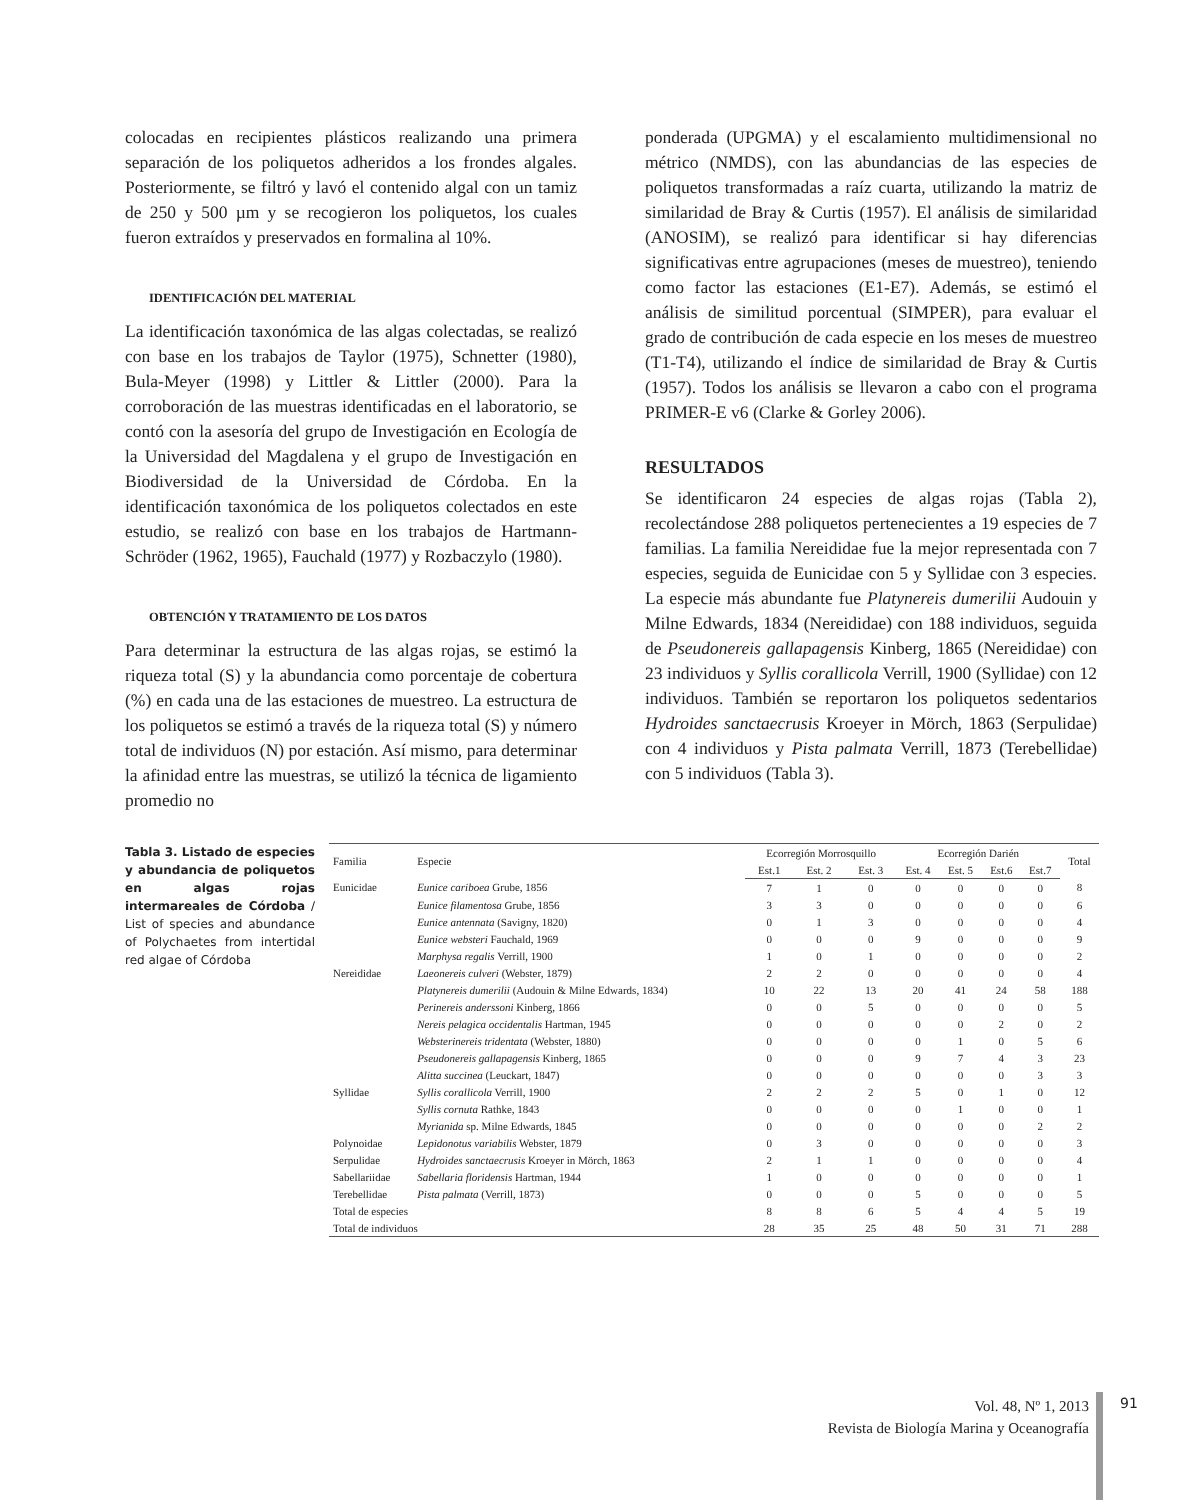colocadas en recipientes plásticos realizando una primera separación de los poliquetos adheridos a los frondes algales. Posteriormente, se filtró y lavó el contenido algal con un tamiz de 250 y 500 µm y se recogieron los poliquetos, los cuales fueron extraídos y preservados en formalina al 10%.
IDENTIFICACIÓN DEL MATERIAL
La identificación taxonómica de las algas colectadas, se realizó con base en los trabajos de Taylor (1975), Schnetter (1980), Bula-Meyer (1998) y Littler & Littler (2000). Para la corroboración de las muestras identificadas en el laboratorio, se contó con la asesoría del grupo de Investigación en Ecología de la Universidad del Magdalena y el grupo de Investigación en Biodiversidad de la Universidad de Córdoba. En la identificación taxonómica de los poliquetos colectados en este estudio, se realizó con base en los trabajos de Hartmann-Schröder (1962, 1965), Fauchald (1977) y Rozbaczylo (1980).
OBTENCIÓN Y TRATAMIENTO DE LOS DATOS
Para determinar la estructura de las algas rojas, se estimó la riqueza total (S) y la abundancia como porcentaje de cobertura (%) en cada una de las estaciones de muestreo. La estructura de los poliquetos se estimó a través de la riqueza total (S) y número total de individuos (N) por estación. Así mismo, para determinar la afinidad entre las muestras, se utilizó la técnica de ligamiento promedio no
ponderada (UPGMA) y el escalamiento multidimensional no métrico (NMDS), con las abundancias de las especies de poliquetos transformadas a raíz cuarta, utilizando la matriz de similaridad de Bray & Curtis (1957). El análisis de similaridad (ANOSIM), se realizó para identificar si hay diferencias significativas entre agrupaciones (meses de muestreo), teniendo como factor las estaciones (E1-E7). Además, se estimó el análisis de similitud porcentual (SIMPER), para evaluar el grado de contribución de cada especie en los meses de muestreo (T1-T4), utilizando el índice de similaridad de Bray & Curtis (1957). Todos los análisis se llevaron a cabo con el programa PRIMER-E v6 (Clarke & Gorley 2006).
RESULTADOS
Se identificaron 24 especies de algas rojas (Tabla 2), recolectándose 288 poliquetos pertenecientes a 19 especies de 7 familias. La familia Nereididae fue la mejor representada con 7 especies, seguida de Eunicidae con 5 y Syllidae con 3 especies. La especie más abundante fue Platynereis dumerilii Audouin y Milne Edwards, 1834 (Nereididae) con 188 individuos, seguida de Pseudonereis gallapagensis Kinberg, 1865 (Nereididae) con 23 individuos y Syllis corallicola Verrill, 1900 (Syllidae) con 12 individuos. También se reportaron los poliquetos sedentarios Hydroides sanctaecrusis Kroeyer in Mörch, 1863 (Serpulidae) con 4 individuos y Pista palmata Verrill, 1873 (Terebellidae) con 5 individuos (Tabla 3).
Tabla 3. Listado de especies y abundancia de poliquetos en algas rojas intermareales de Córdoba / List of species and abundance of Polychaetes from intertidal red algae of Córdoba
| Familia | Especie | Ecorregión Morrosquillo | | | Ecorregión Darién | | | | Total |
| --- | --- | --- | --- | --- | --- | --- | --- | --- | --- |
| | | Est.1 | Est. 2 | Est. 3 | Est. 4 | Est. 5 | Est.6 | Est.7 | |
| Eunicidae | Eunice cariboea Grube, 1856 | 7 | 1 | 0 | 0 | 0 | 0 | 0 | 8 |
| | Eunice filamentosa Grube, 1856 | 3 | 3 | 0 | 0 | 0 | 0 | 0 | 6 |
| | Eunice antennata (Savigny, 1820) | 0 | 1 | 3 | 0 | 0 | 0 | 0 | 4 |
| | Eunice websteri Fauchald, 1969 | 0 | 0 | 0 | 9 | 0 | 0 | 0 | 9 |
| | Marphysa regalis Verrill, 1900 | 1 | 0 | 1 | 0 | 0 | 0 | 0 | 2 |
| Nereididae | Laeonereis culveri (Webster, 1879) | 2 | 2 | 0 | 0 | 0 | 0 | 0 | 4 |
| | Platynereis dumerilii (Audouin & Milne Edwards, 1834) | 10 | 22 | 13 | 20 | 41 | 24 | 58 | 188 |
| | Perinereis anderssoni Kinberg, 1866 | 0 | 0 | 5 | 0 | 0 | 0 | 0 | 5 |
| | Nereis pelagica occidentalis Hartman, 1945 | 0 | 0 | 0 | 0 | 0 | 2 | 0 | 2 |
| | Websterinereis tridentata (Webster, 1880) | 0 | 0 | 0 | 0 | 1 | 0 | 5 | 6 |
| | Pseudonereis gallapagensis Kinberg, 1865 | 0 | 0 | 0 | 9 | 7 | 4 | 3 | 23 |
| | Alitta succinea (Leuckart, 1847) | 0 | 0 | 0 | 0 | 0 | 0 | 3 | 3 |
| Syllidae | Syllis corallicola Verrill, 1900 | 2 | 2 | 2 | 5 | 0 | 1 | 0 | 12 |
| | Syllis cornuta Rathke, 1843 | 0 | 0 | 0 | 0 | 1 | 0 | 0 | 1 |
| | Myrianida sp. Milne Edwards, 1845 | 0 | 0 | 0 | 0 | 0 | 0 | 2 | 2 |
| Polynoidae | Lepidonotus variabilis Webster, 1879 | 0 | 3 | 0 | 0 | 0 | 0 | 0 | 3 |
| Serpulidae | Hydroides sanctaecrusis Kroeyer in Mörch, 1863 | 2 | 1 | 1 | 0 | 0 | 0 | 0 | 4 |
| Sabellariidae | Sabellaria floridensis Hartman, 1944 | 1 | 0 | 0 | 0 | 0 | 0 | 0 | 1 |
| Terebellidae | Pista palmata (Verrill, 1873) | 0 | 0 | 0 | 5 | 0 | 0 | 0 | 5 |
| Total de especies | | 8 | 8 | 6 | 5 | 4 | 4 | 5 | 19 |
| Total de individuos | | 28 | 35 | 25 | 48 | 50 | 31 | 71 | 288 |
Vol. 48, Nº 1, 2013
Revista de Biología Marina y Oceanografía
91